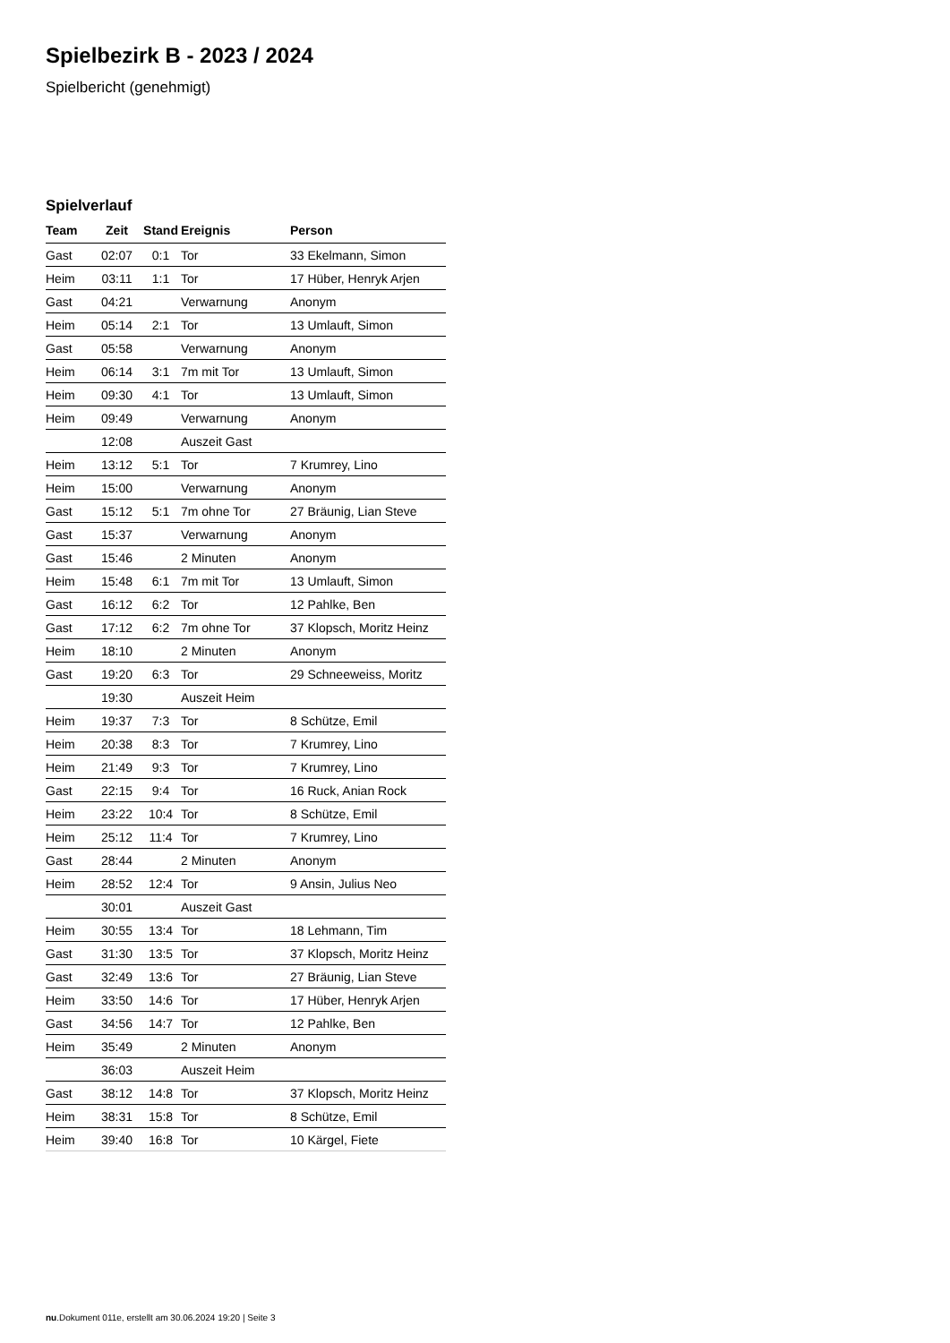Spielbezirk B - 2023 / 2024
Spielbericht (genehmigt)
Spielverlauf
| Team | Zeit | Stand | Ereignis | Person |
| --- | --- | --- | --- | --- |
| Gast | 02:07 | 0:1 | Tor | 33 Ekelmann, Simon |
| Heim | 03:11 | 1:1 | Tor | 17 Hüber, Henryk Arjen |
| Gast | 04:21 | | Verwarnung | Anonym |
| Heim | 05:14 | 2:1 | Tor | 13 Umlauft, Simon |
| Gast | 05:58 | | Verwarnung | Anonym |
| Heim | 06:14 | 3:1 | 7m mit Tor | 13 Umlauft, Simon |
| Heim | 09:30 | 4:1 | Tor | 13 Umlauft, Simon |
| Heim | 09:49 | | Verwarnung | Anonym |
| | 12:08 | | Auszeit Gast | |
| Heim | 13:12 | 5:1 | Tor | 7 Krumrey, Lino |
| Heim | 15:00 | | Verwarnung | Anonym |
| Gast | 15:12 | 5:1 | 7m ohne Tor | 27 Bräunig, Lian Steve |
| Gast | 15:37 | | Verwarnung | Anonym |
| Gast | 15:46 | | 2 Minuten | Anonym |
| Heim | 15:48 | 6:1 | 7m mit Tor | 13 Umlauft, Simon |
| Gast | 16:12 | 6:2 | Tor | 12 Pahlke, Ben |
| Gast | 17:12 | 6:2 | 7m ohne Tor | 37 Klopsch, Moritz Heinz |
| Heim | 18:10 | | 2 Minuten | Anonym |
| Gast | 19:20 | 6:3 | Tor | 29 Schneeweiss, Moritz |
| | 19:30 | | Auszeit Heim | |
| Heim | 19:37 | 7:3 | Tor | 8 Schütze, Emil |
| Heim | 20:38 | 8:3 | Tor | 7 Krumrey, Lino |
| Heim | 21:49 | 9:3 | Tor | 7 Krumrey, Lino |
| Gast | 22:15 | 9:4 | Tor | 16 Ruck, Anian Rock |
| Heim | 23:22 | 10:4 | Tor | 8 Schütze, Emil |
| Heim | 25:12 | 11:4 | Tor | 7 Krumrey, Lino |
| Gast | 28:44 | | 2 Minuten | Anonym |
| Heim | 28:52 | 12:4 | Tor | 9 Ansin, Julius Neo |
| | 30:01 | | Auszeit Gast | |
| Heim | 30:55 | 13:4 | Tor | 18 Lehmann, Tim |
| Gast | 31:30 | 13:5 | Tor | 37 Klopsch, Moritz Heinz |
| Gast | 32:49 | 13:6 | Tor | 27 Bräunig, Lian Steve |
| Heim | 33:50 | 14:6 | Tor | 17 Hüber, Henryk Arjen |
| Gast | 34:56 | 14:7 | Tor | 12 Pahlke, Ben |
| Heim | 35:49 | | 2 Minuten | Anonym |
| | 36:03 | | Auszeit Heim | |
| Gast | 38:12 | 14:8 | Tor | 37 Klopsch, Moritz Heinz |
| Heim | 38:31 | 15:8 | Tor | 8 Schütze, Emil |
| Heim | 39:40 | 16:8 | Tor | 10 Kärgel, Fiete |
nu.Dokument 011e, erstellt am 30.06.2024 19:20 | Seite 3